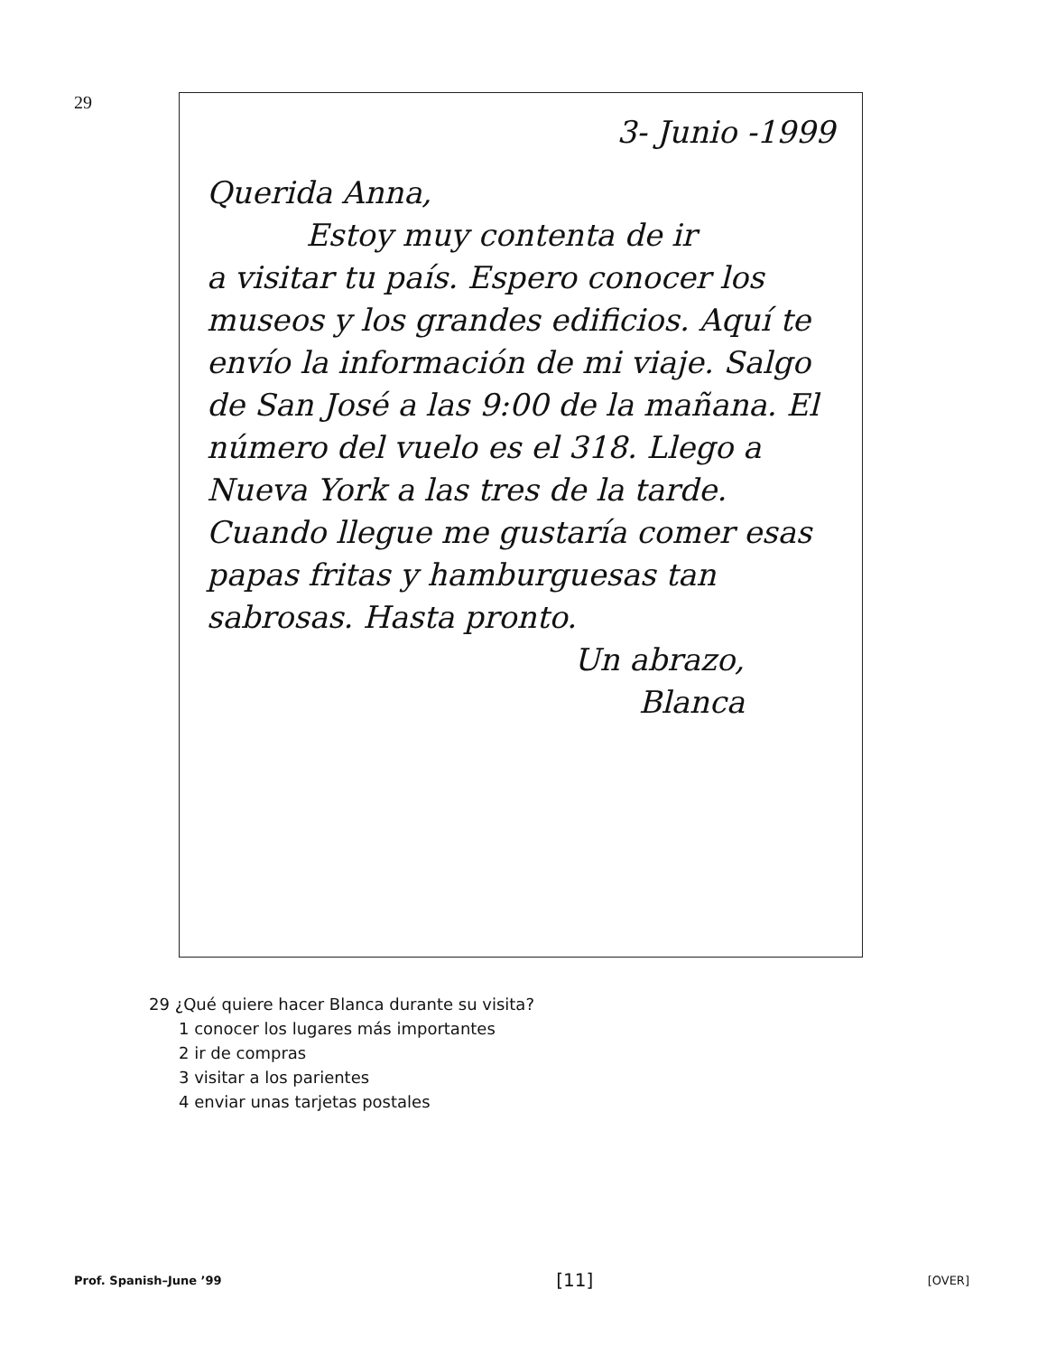29
3- Junio -1999
Querida Anna,
Estoy muy contenta de ir
a visitar tu país. Espero conocer los museos y los grandes edificios. Aquí te envío la información de mi viaje. Salgo de San José a las 9:00 de la mañana. El número del vuelo es el 318. Llego a Nueva York a las tres de la tarde. Cuando llegue me gustaría comer esas papas fritas y hamburguesas tan sabrosas. Hasta pronto.
Un abrazo,
Blanca
29 ¿Qué quiere hacer Blanca durante su visita?
1 conocer los lugares más importantes
2 ir de compras
3 visitar a los parientes
4 enviar unas tarjetas postales
Prof. Spanish–June ’99 [11] [OVER]